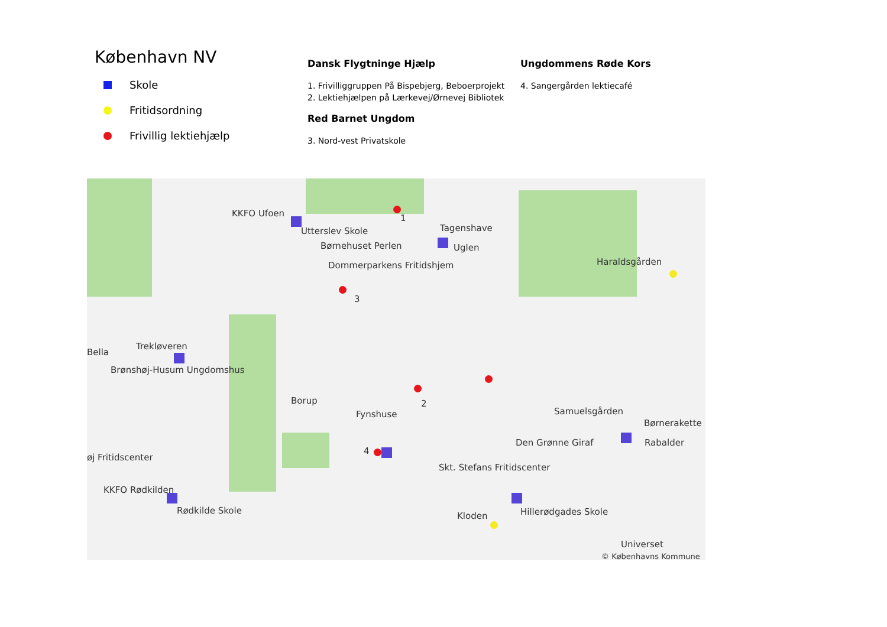København NV
Skole
Fritidsordning
Frivillig lektiehjælp
Dansk Flygtninge Hjælp
1. Frivilliggruppen På Bispebjerg, Beboerprojekt
2. Lektiehjælpen på Lærkevej/Ørnevej Bibliotek
Red Barnet Ungdom
3. Nord-vest Privatskole
Ungdommens Røde Kors
4. Sangergården lektiecafé
KKFO Ufoen
Utterslev Skole
1
Tagenshave
Børnehuset Perlen Uglen
Dommerparkens Fritidshjem Haraldsgården
3
Trekløveren
Bella
Brønshøj-Husum Ungdomshus
Borup 2
Fynshuse Samuelsgården
Børnerakette
Den Grønne Giraf Rabalder
4
øj Fritidscenter
Skt. Stefans Fritidscenter
KKFO Rødkilden
Rødkilde Skole Hillerødgades Skole
Kloden
Universet
© Københavns Kommune